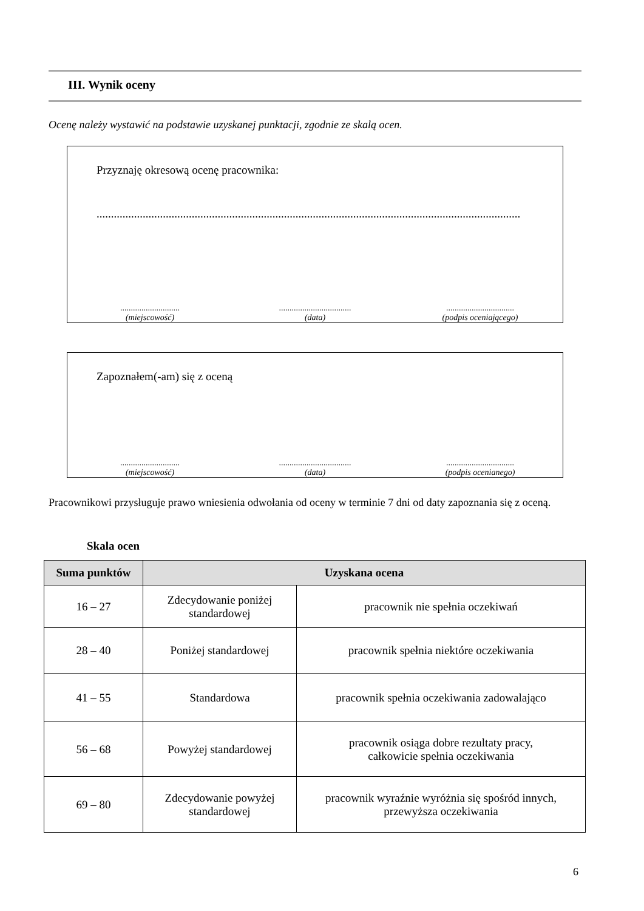III. Wynik oceny
Ocenę należy wystawić na podstawie uzyskanej punktacji, zgodnie ze skalą ocen.
Przyznaję okresową ocenę pracownika:
...................................................................................................................................................
............................
(miejscowość)
..................................
(data)
................................
(podpis oceniającego)
Zapoznałem(-am) się z oceną
............................
(miejscowość)
..................................
(data)
................................
(podpis ocenianego)
Pracownikowi przysługuje prawo wniesienia odwołania od oceny w terminie 7 dni od daty zapoznania się z oceną.
Skala ocen
| Suma punktów | Uzyskana ocena | |
| --- | --- | --- |
| 16 – 27 | Zdecydowanie poniżej standardowej | pracownik nie spełnia oczekiwań |
| 28 – 40 | Poniżej standardowej | pracownik spełnia niektóre oczekiwania |
| 41 – 55 | Standardowa | pracownik spełnia oczekiwania zadowalająco |
| 56 – 68 | Powyżej standardowej | pracownik osiąga dobre rezultaty pracy, całkowicie spełnia oczekiwania |
| 69 – 80 | Zdecydowanie powyżej standardowej | pracownik wyraźnie wyróżnia się spośród innych, przewyższa oczekiwania |
6